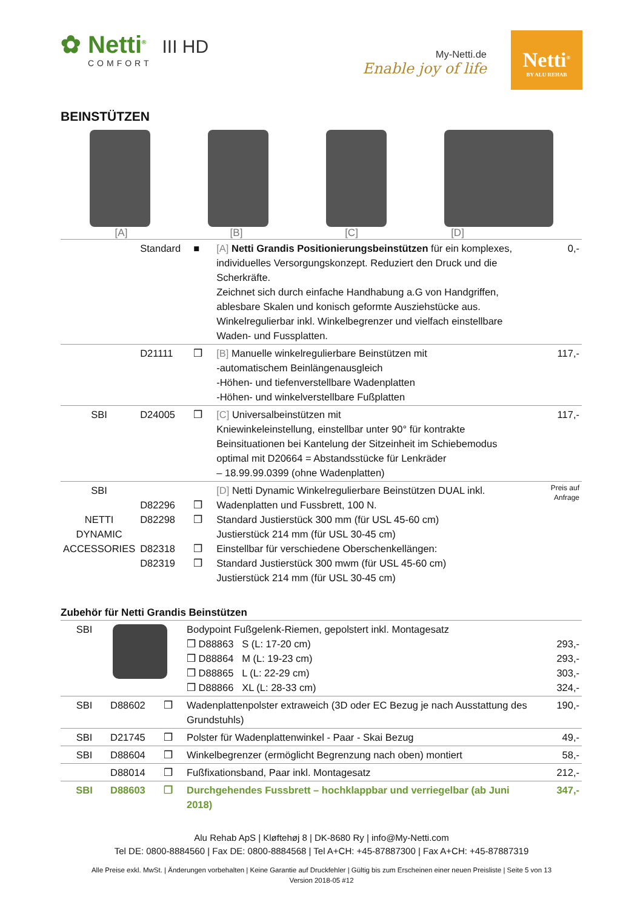✿ Netti<sup>®</sup> III HD
COMFORT
My-Netti.de
Enable joy of life
Netti<sup>®</sup>
BY ALU REHAB
BEINSTÜTZEN
[A] [B] [C] [D]
| | Standard | ■ | [A] Netti Grandis Positionierungsbeinstützen für ein komplexes, individuelles Versorgungskonzept. Reduziert den Druck und die Scherkräfte. Zeichnet sich durch einfache Handhabung a.G von Handgriffen, ablesbare Skalen und konisch geformte Ausziehstücke aus. Winkelregulierbar inkl. Winkelbegrenzer und vielfach einstellbare Waden- und Fussplatten. | 0,- |
| | D21111 | ❒ | [B] Manuelle winkelregulierbare Beinstützen mit -automatischem Beinlängenausgleich -Höhen- und tiefenverstellbare Wadenplatten -Höhen- und winkelverstellbare Fußplatten | 117,- |
| SBI | D24005 | ❒ | [C] Universalbeinstützen mit Kniewinkeleinstellung, einstellbar unter 90° für kontrakte Beinsituationen bei Kantelung der Sitzeinheit im Schiebemodus optimal mit D20664 = Abstandsstücke für Lenkräder – 18.99.99.0399 (ohne Wadenplatten) | 117,- |
| SBI NETTI DYNAMIC ACCESSORIES | D82296 D82298 D82318 D82319 | ❒ ❒ ❒ ❒ | [D] Netti Dynamic Winkelregulierbare Beinstützen DUAL inkl. Wadenplatten und Fussbrett, 100 N. Standard Justierstück 300 mm (für USL 45-60 cm) Justierstück 214 mm (für USL 30-45 cm) Einstellbar für verschiedene Oberschenkellängen: Standard Justierstück 300 mwm (für USL 45-60 cm) Justierstück 214 mm (für USL 30-45 cm) | Preis auf Anfrage |
Zubehör für Netti Grandis Beinstützen
| SBI | | | Bodypoint Fußgelenk-Riemen, gepolstert inkl. Montagesatz ❒ D88863 S (L: 17-20 cm) ❒ D88864 M (L: 19-23 cm) ❒ D88865 L (L: 22-29 cm) ❒ D88866 XL (L: 28-33 cm) | 293,- 293,- 303,- 324,- |
| SBI | D88602 | ❒ | Wadenplattenpolster extraweich (3D oder EC Bezug je nach Ausstattung des Grundstuhls) | 190,- |
| SBI | D21745 | ❒ | Polster für Wadenplattenwinkel - Paar - Skai Bezug | 49,- |
| SBI | D88604 | ❒ | Winkelbegrenzer (ermöglicht Begrenzung nach oben) montiert | 58,- |
| | D88014 | ❒ | Fußfixationsband, Paar inkl. Montagesatz | 212,- |
| SBI | D88603 | ❒ | Durchgehendes Fussbrett – hochklappbar und verriegelbar (ab Juni 2018) | 347,- |
Alu Rehab ApS | Kløftehøj 8 | DK-8680 Ry | info@My-Netti.com
Tel DE: 0800-8884560 | Fax DE: 0800-8884568 | Tel A+CH: +45-87887300 | Fax A+CH: +45-87887319
Alle Preise exkl. MwSt. | Änderungen vorbehalten | Keine Garantie auf Druckfehler | Gültig bis zum Erscheinen einer neuen Preisliste | Seite 5 von 13
Version 2018-05 #12